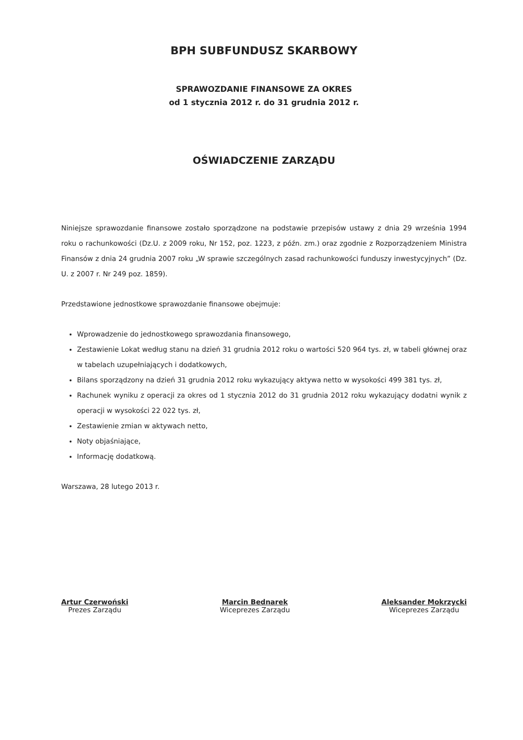BPH SUBFUNDUSZ SKARBOWY
SPRAWOZDANIE FINANSOWE ZA OKRES
od 1 stycznia 2012 r. do 31 grudnia 2012 r.
OŚWIADCZENIE ZARZĄDU
Niniejsze sprawozdanie finansowe zostało sporządzone na podstawie przepisów ustawy z dnia 29 września 1994 roku o rachunkowości (Dz.U. z 2009 roku, Nr 152, poz. 1223, z późn. zm.) oraz zgodnie z Rozporządzeniem Ministra Finansów z dnia 24 grudnia 2007 roku „W sprawie szczególnych zasad rachunkowości funduszy inwestycyjnych” (Dz. U. z 2007 r. Nr 249 poz. 1859).
Przedstawione jednostkowe sprawozdanie finansowe obejmuje:
Wprowadzenie do jednostkowego sprawozdania finansowego,
Zestawienie Lokat według stanu na dzień 31 grudnia 2012 roku o wartości 520 964 tys. zł, w tabeli głównej oraz w tabelach uzupełniających i dodatkowych,
Bilans sporządzony na dzień 31 grudnia 2012 roku wykazujący aktywa netto w wysokości 499 381 tys. zł,
Rachunek wyniku z operacji za okres od 1 stycznia 2012 do 31 grudnia 2012 roku wykazujący dodatni wynik z operacji w wysokości 22 022 tys. zł,
Zestawienie zmian w aktywach netto,
Noty objaśniające,
Informację dodatkową.
Warszawa, 28 lutego 2013 r.
Artur Czerwoński
Prezes Zarządu
Marcin Bednarek
Wiceprezes Zarządu
Aleksander Mokrzycki
Wiceprezes Zarządu